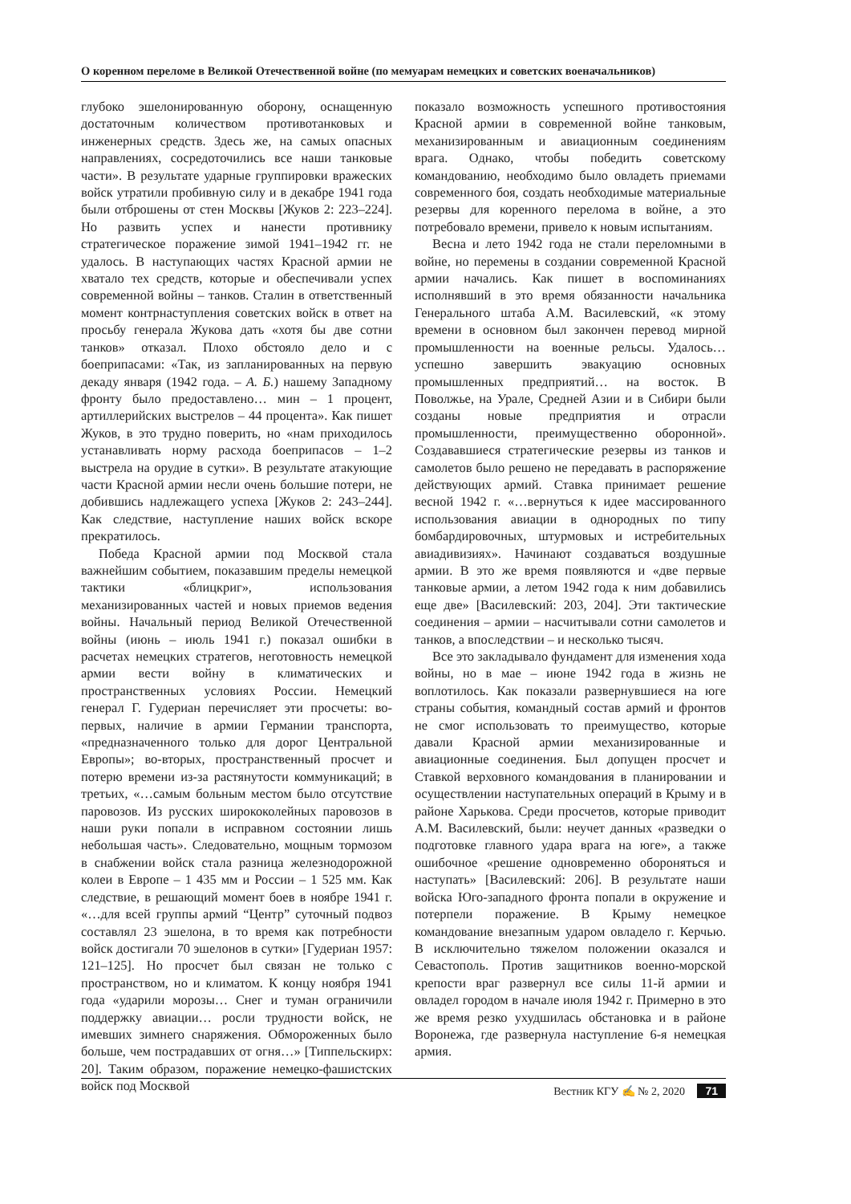О коренном переломе в Великой Отечественной войне (по мемуарам немецких и советских военачальников)
глубоко эшелонированную оборону, оснащенную достаточным количеством противотанковых и инженерных средств. Здесь же, на самых опасных направлениях, сосредоточились все наши танковые части». В результате ударные группировки вражеских войск утратили пробивную силу и в декабре 1941 года были отброшены от стен Москвы [Жуков 2: 223–224]. Но развить успех и нанести противнику стратегическое поражение зимой 1941–1942 гг. не удалось. В наступающих частях Красной армии не хватало тех средств, которые и обеспечивали успех современной войны – танков. Сталин в ответственный момент контрнаступления советских войск в ответ на просьбу генерала Жукова дать «хотя бы две сотни танков» отказал. Плохо обстояло дело и с боеприпасами: «Так, из запланированных на первую декаду января (1942 года. – А. Б.) нашему Западному фронту было предоставлено… мин – 1 процент, артиллерийских выстрелов – 44 процента». Как пишет Жуков, в это трудно поверить, но «нам приходилось устанавливать норму расхода боеприпасов – 1–2 выстрела на орудие в сутки». В результате атакующие части Красной армии несли очень большие потери, не добившись надлежащего успеха [Жуков 2: 243–244]. Как следствие, наступление наших войск вскоре прекратилось.
Победа Красной армии под Москвой стала важнейшим событием, показавшим пределы немецкой тактики «блицкриг», использования механизированных частей и новых приемов ведения войны. Начальный период Великой Отечественной войны (июнь – июль 1941 г.) показал ошибки в расчетах немецких стратегов, неготовность немецкой армии вести войну в климатических и пространственных условиях России. Немецкий генерал Г. Гудериан перечисляет эти просчеты: во-первых, наличие в армии Германии транспорта, «предназначенного только для дорог Центральной Европы»; во-вторых, пространственный просчет и потерю времени из-за растянутости коммуникаций; в третьих, «…самым больным местом было отсутствие паровозов. Из русских ширококолейных паровозов в наши руки попали в исправном состоянии лишь небольшая часть». Следовательно, мощным тормозом в снабжении войск стала разница железнодорожной колеи в Европе – 1 435 мм и России – 1 525 мм. Как следствие, в решающий момент боев в ноябре 1941 г. «…для всей группы армий “Центр” суточный подвоз составлял 23 эшелона, в то время как потребности войск достигали 70 эшелонов в сутки» [Гудериан 1957: 121–125]. Но просчет был связан не только с пространством, но и климатом. К концу ноября 1941 года «ударили морозы… Снег и туман ограничили поддержку авиации… росли трудности войск, не имевших зимнего снаряжения. Обмороженных было больше, чем пострадавших от огня…» [Типпельскирх: 20]. Таким образом, поражение немецко-фашистских войск под Москвой
показало возможность успешного противостояния Красной армии в современной войне танковым, механизированным и авиационным соединениям врага. Однако, чтобы победить советскому командованию, необходимо было овладеть приемами современного боя, создать необходимые материальные резервы для коренного перелома в войне, а это потребовало времени, привело к новым испытаниям.
Весна и лето 1942 года не стали переломными в войне, но перемены в создании современной Красной армии начались. Как пишет в воспоминаниях исполнявший в это время обязанности начальника Генерального штаба А.М. Василевский, «к этому времени в основном был закончен перевод мирной промышленности на военные рельсы. Удалось… успешно завершить эвакуацию основных промышленных предприятий… на восток. В Поволжье, на Урале, Средней Азии и в Сибири были созданы новые предприятия и отрасли промышленности, преимущественно оборонной». Создававшиеся стратегические резервы из танков и самолетов было решено не передавать в распоряжение действующих армий. Ставка принимает решение весной 1942 г. «…вернуться к идее массированного использования авиации в однородных по типу бомбардировочных, штурмовых и истребительных авиадивизиях». Начинают создаваться воздушные армии. В это же время появляются и «две первые танковые армии, а летом 1942 года к ним добавились еще две» [Василевский: 203, 204]. Эти тактические соединения – армии – насчитывали сотни самолетов и танков, а впоследствии – и несколько тысяч.
Все это закладывало фундамент для изменения хода войны, но в мае – июне 1942 года в жизнь не воплотилось. Как показали развернувшиеся на юге страны события, командный состав армий и фронтов не смог использовать то преимущество, которые давали Красной армии механизированные и авиационные соединения. Был допущен просчет и Ставкой верховного командования в планировании и осуществлении наступательных операций в Крыму и в районе Харькова. Среди просчетов, которые приводит А.М. Василевский, были: неучет данных «разведки о подготовке главного удара врага на юге», а также ошибочное «решение одновременно обороняться и наступать» [Василевский: 206]. В результате наши войска Юго-западного фронта попали в окружение и потерпели поражение. В Крыму немецкое командование внезапным ударом овладело г. Керчью. В исключительно тяжелом положении оказался и Севастополь. Против защитников военно-морской крепости враг развернул все силы 11-й армии и овладел городом в начале июля 1942 г. Примерно в это же время резко ухудшилась обстановка и в районе Воронежа, где развернула наступление 6-я немецкая армия.
Вестник КГУ ✍ № 2, 2020 71